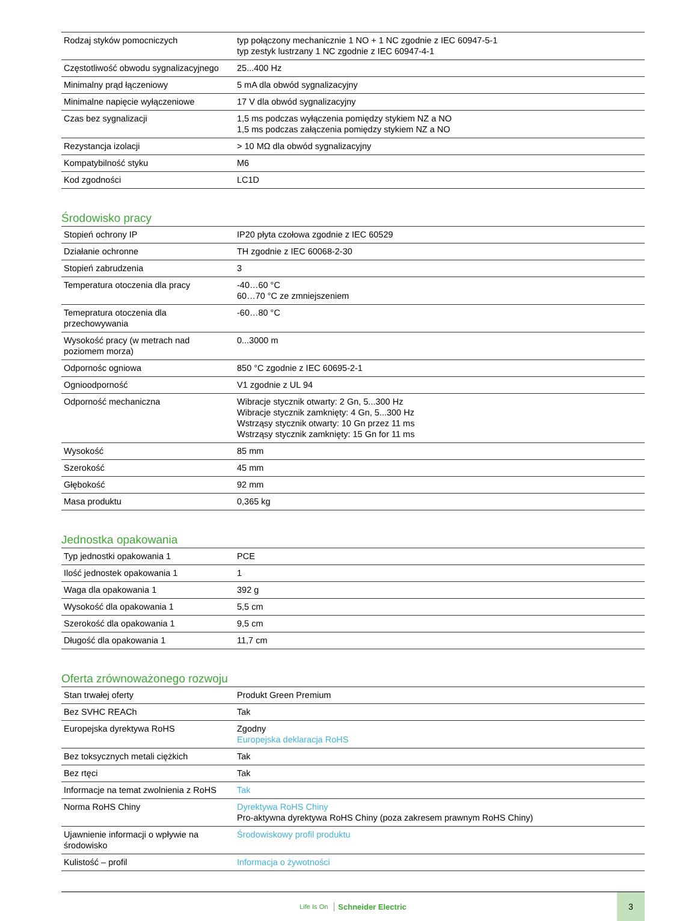| Rodzaj styków pomocniczych | typ połączony mechanicznie 1 NO + 1 NC zgodnie z IEC 60947-5-1 typ zestyk lustrzany 1 NC zgodnie z IEC 60947-4-1 |
| Częstotliwość obwodu sygnalizacyjnego | 25...400 Hz |
| Minimalny prąd łączeniowy | 5 mA dla obwód sygnalizacyjny |
| Minimalne napięcie wyłączeniowe | 17 V dla obwód sygnalizacyjny |
| Czas bez sygnalizacji | 1,5 ms podczas wyłączenia pomiędzy stykiem NZ a NO 1,5 ms podczas załączenia pomiędzy stykiem NZ a NO |
| Rezystancja izolacji | > 10 MΩ dla obwód sygnalizacyjny |
| Kompatybilność styku | M6 |
| Kod zgodności | LC1D |
Środowisko pracy
| Stopień ochrony IP | IP20 płyta czołowa zgodnie z IEC 60529 |
| Działanie ochronne | TH zgodnie z IEC 60068-2-30 |
| Stopień zabrudzenia | 3 |
| Temperatura otoczenia dla pracy | -40…60 °C 60…70 °C ze zmniejszeniem |
| Temepratura otoczenia dla przechowywania | -60…80 °C |
| Wysokość pracy (w metrach nad poziomem morza) | 0...3000 m |
| Odpornośc ogniowa | 850 °C zgodnie z IEC 60695-2-1 |
| Ognioodporność | V1 zgodnie z UL 94 |
| Odporność mechaniczna | Wibracje stycznik otwarty: 2 Gn, 5...300 Hz Wibracje stycznik zamknięty: 4 Gn, 5...300 Hz Wstrząsy stycznik otwarty: 10 Gn przez 11 ms Wstrząsy stycznik zamknięty: 15 Gn for 11 ms |
| Wysokość | 85 mm |
| Szerokość | 45 mm |
| Głębokość | 92 mm |
| Masa produktu | 0,365 kg |
Jednostka opakowania
| Typ jednostki opakowania 1 | PCE |
| Ilość jednostek opakowania 1 | 1 |
| Waga dla opakowania 1 | 392 g |
| Wysokość dla opakowania 1 | 5,5 cm |
| Szerokość dla opakowania 1 | 9,5 cm |
| Długość dla opakowania 1 | 11,7 cm |
Oferta zrównoważonego rozwoju
| Stan trwałej oferty | Produkt Green Premium |
| Bez SVHC REACh | Tak |
| Europejska dyrektywa RoHS | Zgodny Europejska deklaracja RoHS |
| Bez toksycznych metali ciężkich | Tak |
| Bez rtęci | Tak |
| Informacje na temat zwolnienia z RoHS | Tak |
| Norma RoHS Chiny | Dyrektywa RoHS Chiny Pro-aktywna dyrektywa RoHS Chiny (poza zakresem prawnym RoHS Chiny) |
| Ujawnienie informacji o wpływie na środowisko | Środowiskowy profil produktu |
| Kulistość – profil | Informacja o żywotności |
Life Is On Schneider Electric
3